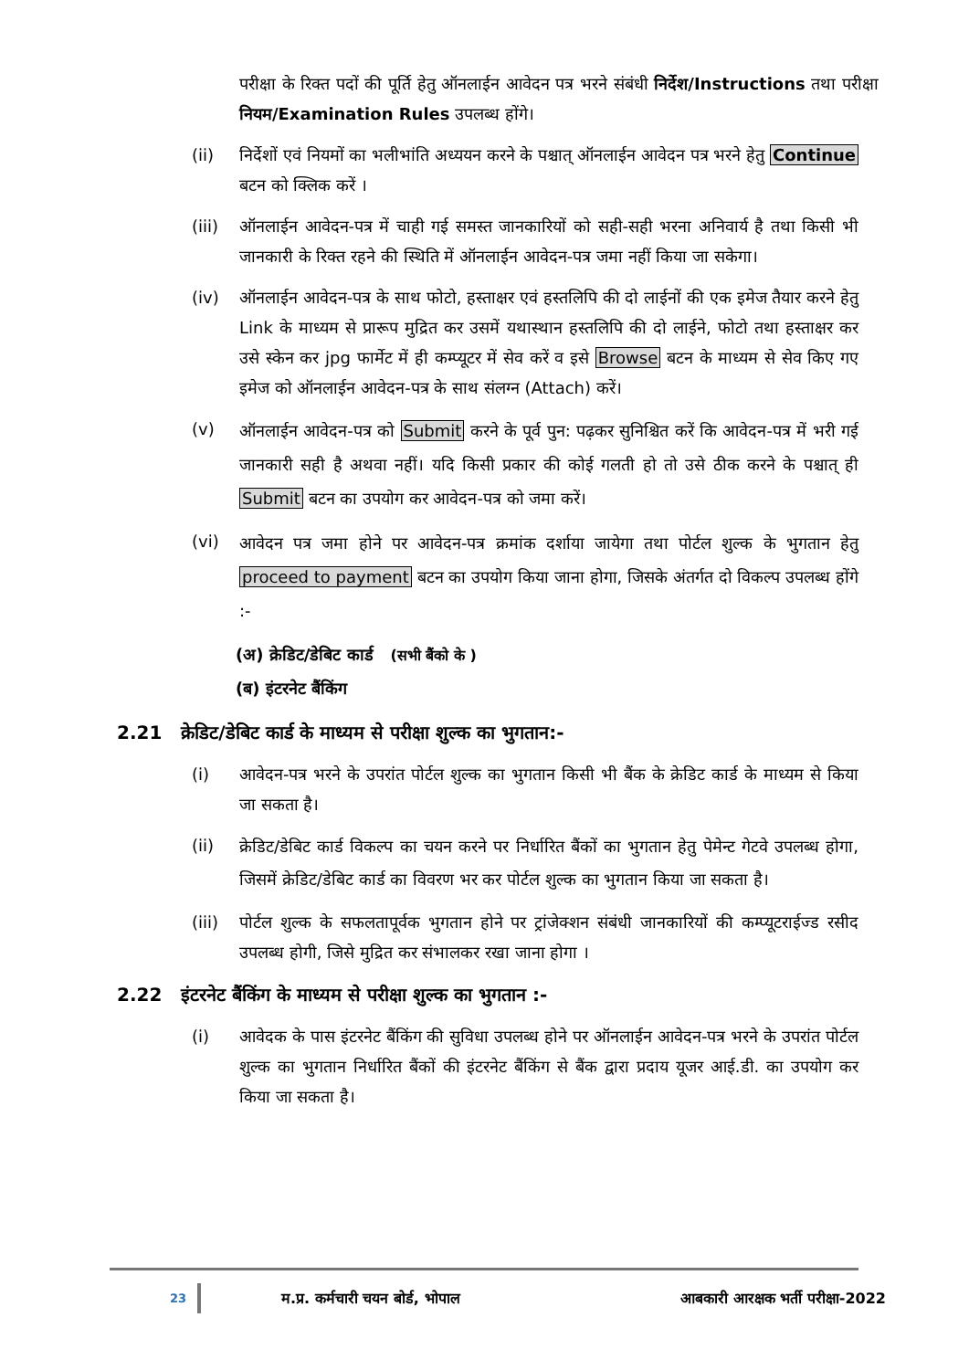परीक्षा के रिक्त पदों की पूर्ति हेतु ऑनलाईन आवेदन पत्र भरने संबंधी निर्देश/Instructions तथा परीक्षा नियम/Examination Rules उपलब्ध होंगे।
(ii) निर्देशों एवं नियमों का भलीभांति अध्ययन करने के पश्चात् ऑनलाईन आवेदन पत्र भरने हेतु Continue बटन को क्लिक करें ।
(iii)
ऑनलाईन आवेदन-पत्र में चाही गई समस्त जानकारियों को सही-सही भरना अनिवार्य है तथा किसी भी जानकारी के रिक्त रहने की स्थिति में ऑनलाईन आवेदन-पत्र जमा नहीं किया जा सकेगा।
(iv) ऑनलाईन आवेदन-पत्र के साथ फोटो, हस्ताक्षर एवं हस्तलिपि की दो लाईनों की एक इमेज तैयार करने हेतु Link के माध्यम से प्रारूप मुद्रित कर उसमें यथास्थान हस्तलिपि की दो लाईने, फोटो तथा हस्ताक्षर कर उसे स्केन कर jpg फार्मेट में ही कम्प्यूटर में सेव करें व इसे Browse बटन के माध्यम से सेव किए गए इमेज को ऑनलाईन आवेदन-पत्र के साथ संलग्न (Attach) करें।
(v)
ऑनलाईन आवेदन-पत्र को Submit करने के पूर्व पुन: पढ़कर सुनिश्चित करें कि आवेदन-पत्र में भरी गई जानकारी सही है अथवा नहीं। यदि किसी प्रकार की कोई गलती हो तो उसे ठीक करने के पश्चात् ही Submit बटन का उपयोग कर आवेदन-पत्र को जमा करें।
(vi)
आवेदन पत्र जमा होने पर आवेदन-पत्र क्रमांक दर्शाया जायेगा तथा पोर्टल शुल्क के भुगतान हेतु proceed to payment बटन का उपयोग किया जाना होगा, जिसके अंतर्गत दो विकल्प उपलब्ध होंगे :-
(अ) क्रेडिट/डेबिट कार्ड (सभी बैंको के )
(ब) इंटरनेट बैंकिंग
2.21 क्रेडिट/डेबिट कार्ड के माध्यम से परीक्षा शुल्क का भुगतान:-
(i) आवेदन-पत्र भरने के उपरांत पोर्टल शुल्क का भुगतान किसी भी बैंक के क्रेडिट कार्ड के माध्यम से किया जा सकता है।
(ii)
क्रेडिट/डेबिट कार्ड विकल्प का चयन करने पर निर्धारित बैंकों का भुगतान हेतु पेमेन्ट गेटवे उपलब्ध होगा, जिसमें क्रेडिट/डेबिट कार्ड का विवरण भर कर पोर्टल शुल्क का भुगतान किया जा सकता है।
(iii)
पोर्टल शुल्क के सफलतापूर्वक भुगतान होने पर ट्रांजेक्शन संबंधी जानकारियों की कम्प्यूटराईज्ड रसीद उपलब्ध होगी, जिसे मुद्रित कर संभालकर रखा जाना होगा ।
2.22 इंटरनेट बैंकिंग के माध्यम से परीक्षा शुल्क का भुगतान :-
(i) आवेदक के पास इंटरनेट बैंकिंग की सुविधा उपलब्ध होने पर ऑनलाईन आवेदन-पत्र भरने के उपरांत पोर्टल शुल्क का भुगतान निर्धारित बैंकों की इंटरनेट बैंकिंग से बैंक द्वारा प्रदाय यूजर आई.डी. का उपयोग कर किया जा सकता है।
23 म.प्र. कर्मचारी चयन बोर्ड, भोपाल आबकारी आरक्षक भर्ती परीक्षा-2022